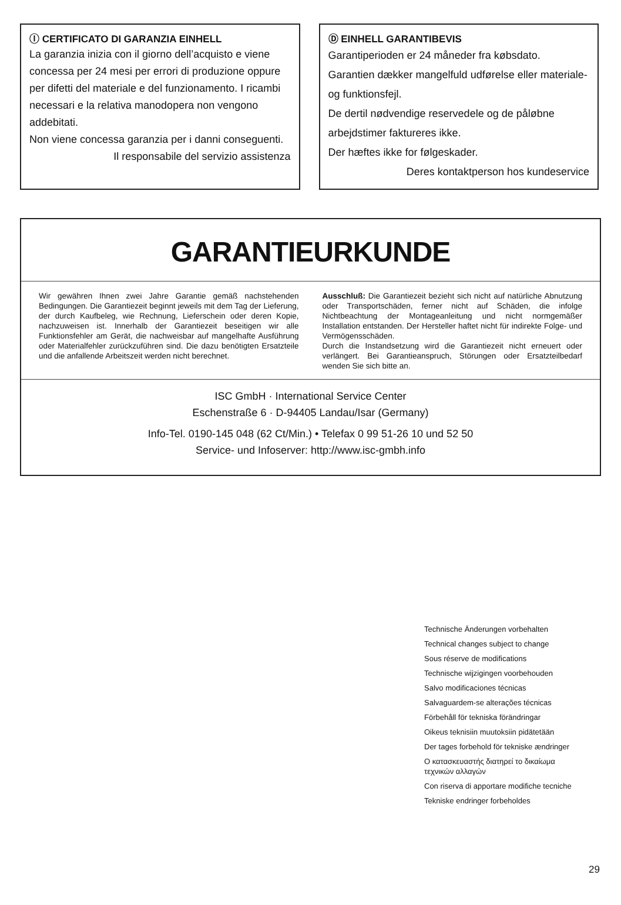Ⓘ CERTIFICATO DI GARANZIA EINHELL
La garanzia inizia con il giorno dell’acquisto e viene concessa per 24 mesi per errori di produzione oppure per difetti del materiale e del funzionamento. I ricambi necessari e la relativa manodopera non vengono addebitati.
Non viene concessa garanzia per i danni conseguenti.
Il responsabile del servizio assistenza
Ⓓ EINHELL GARANTIBEVIS
Garantiperioden er 24 måneder fra købsdato.
Garantien dækker mangelfuld udførelse eller materiale- og funktionsfejl.
De dertil nødvendige reservedele og de påløbne arbejdstimer faktureres ikke.
Der hæftes ikke for følgeskader.
Deres kontaktperson hos kundeservice
GARANTIEURKUNDE
Wir gewähren Ihnen zwei Jahre Garantie gemäß nachstehenden Bedingungen. Die Garantiezeit beginnt jeweils mit dem Tag der Lieferung, der durch Kaufbeleg, wie Rechnung, Lieferschein oder deren Kopie, nachzuweisen ist. Innerhalb der Garantiezeit beseitigen wir alle Funktionsfehler am Gerät, die nachweisbar auf mangelhafte Ausführung oder Materialfehler zurückzuführen sind. Die dazu benötigten Ersatzteile und die anfallende Arbeitszeit werden nicht berechnet.
Ausschluß: Die Garantiezeit bezieht sich nicht auf natürliche Abnutzung oder Transportschäden, ferner nicht auf Schäden, die infolge Nichtbeachtung der Montageanleitung und nicht normgemäßer Installation entstanden. Der Hersteller haftet nicht für indirekte Folge- und Vermögensschäden.
Durch die Instandsetzung wird die Garantiezeit nicht erneuert oder verlängert. Bei Garantieanspruch, Störungen oder Ersatzteilbedarf wenden Sie sich bitte an.
ISC GmbH · International Service Center
Eschenstraße 6 · D-94405 Landau/Isar (Germany)
Info-Tel. 0190-145 048 (62 Ct/Min.) • Telefax 0 99 51-26 10 und 52 50
Service- und Infoserver: http://www.isc-gmbh.info
Technische Änderungen vorbehalten
Technical changes subject to change
Sous réserve de modifications
Technische wijzigingen voorbehouden
Salvo modificaciones técnicas
Salvaguardem-se alterações técnicas
Förbehåll för tekniska förändringar
Oikeus teknisiin muutoksiin pidätetään
Der tages forbehold för tekniske ændringer
Ο κατασκευαστής διατηρεί το δικαίωμα
τεχνικών αλλαγών
Con riserva di apportare modifiche tecniche
Tekniske endringer forbeholdes
29